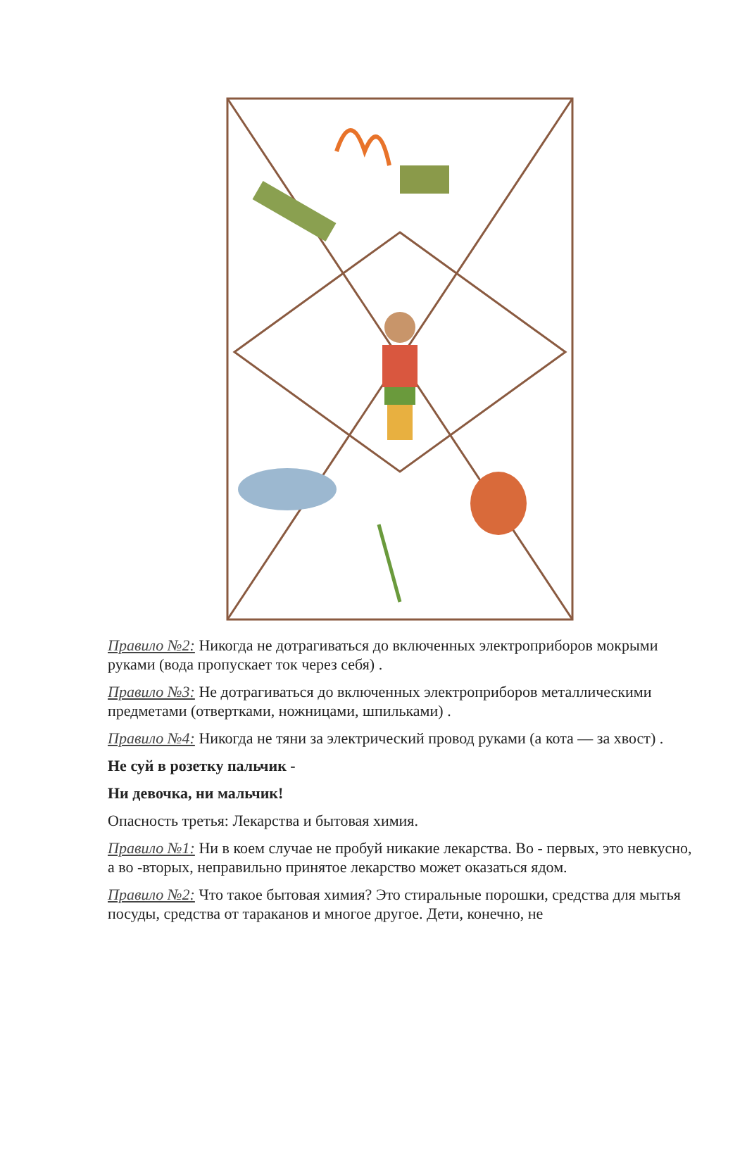Правило №2: Никогда не дотрагиваться до включенных электроприборов мокрыми руками (вода пропускает ток через себя) .
Правило №3: Не дотрагиваться до включенных электроприборов металлическими предметами (отвертками, ножницами, шпильками) .
Правило №4: Никогда не тяни за электрический провод руками (а кота — за хвост) .
Не суй в розетку пальчик -
Ни девочка, ни мальчик!
Опасность третья: Лекарства и бытовая химия.
Правило №1: Ни в коем случае не пробуй никакие лекарства. Во - первых, это невкусно, а во -вторых, неправильно принятое лекарство может оказаться ядом.
Правило №2: Что такое бытовая химия? Это стиральные порошки, средства для мытья посуды, средства от тараканов и многое другое. Дети, конечно, не